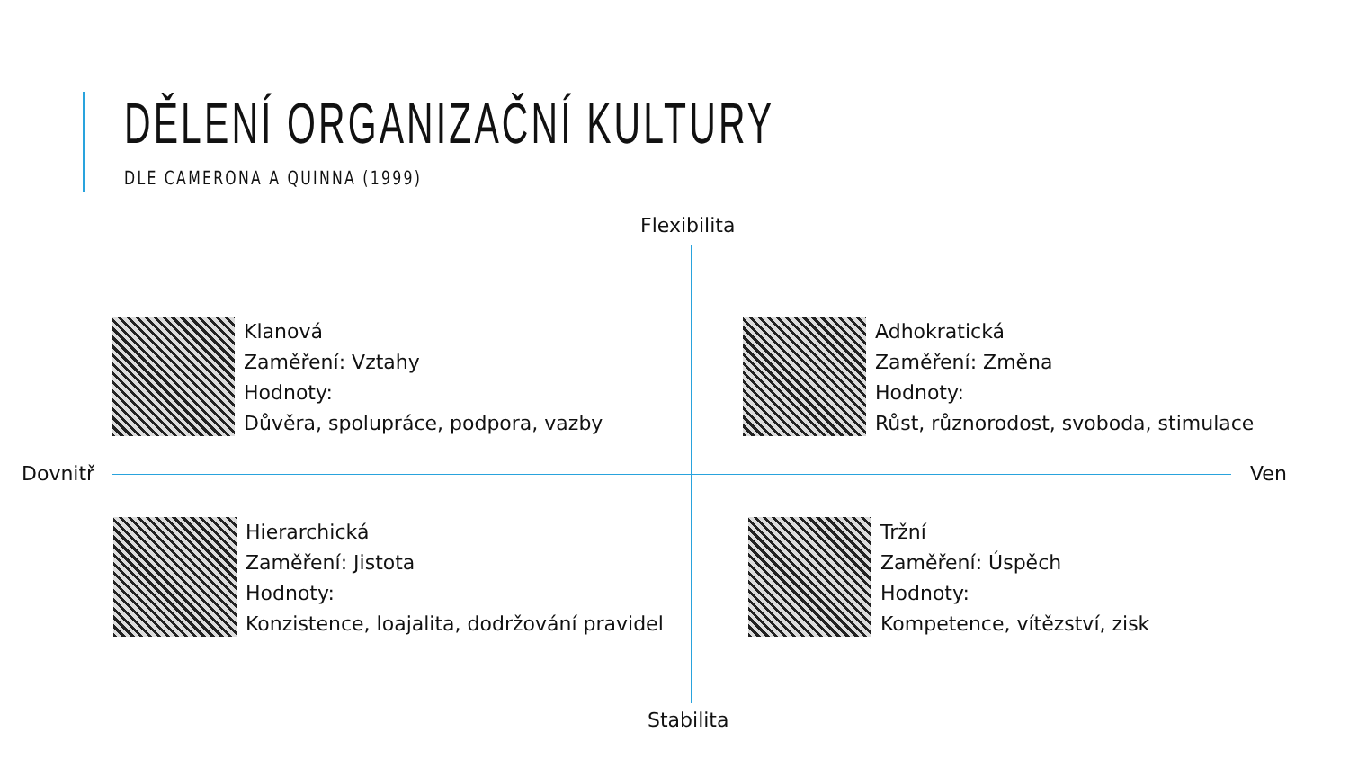DĚLENÍ ORGANIZAČNÍ KULTURY
DLE CAMERONA A QUINNA (1999)
Flexibilita
Klanová
Zaměření: Vztahy
Hodnoty:
Důvěra, spolupráce, podpora, vazby
Adhokratická
Zaměření: Změna
Hodnoty:
Růst, různorodost, svoboda, stimulace
Dovnitř Ven
Hierarchická
Zaměření: Jistota
Hodnoty:
Konzistence, loajalita, dodržování pravidel
Tržní
Zaměření: Úspěch
Hodnoty:
Kompetence, vítězství, zisk
Stabilita